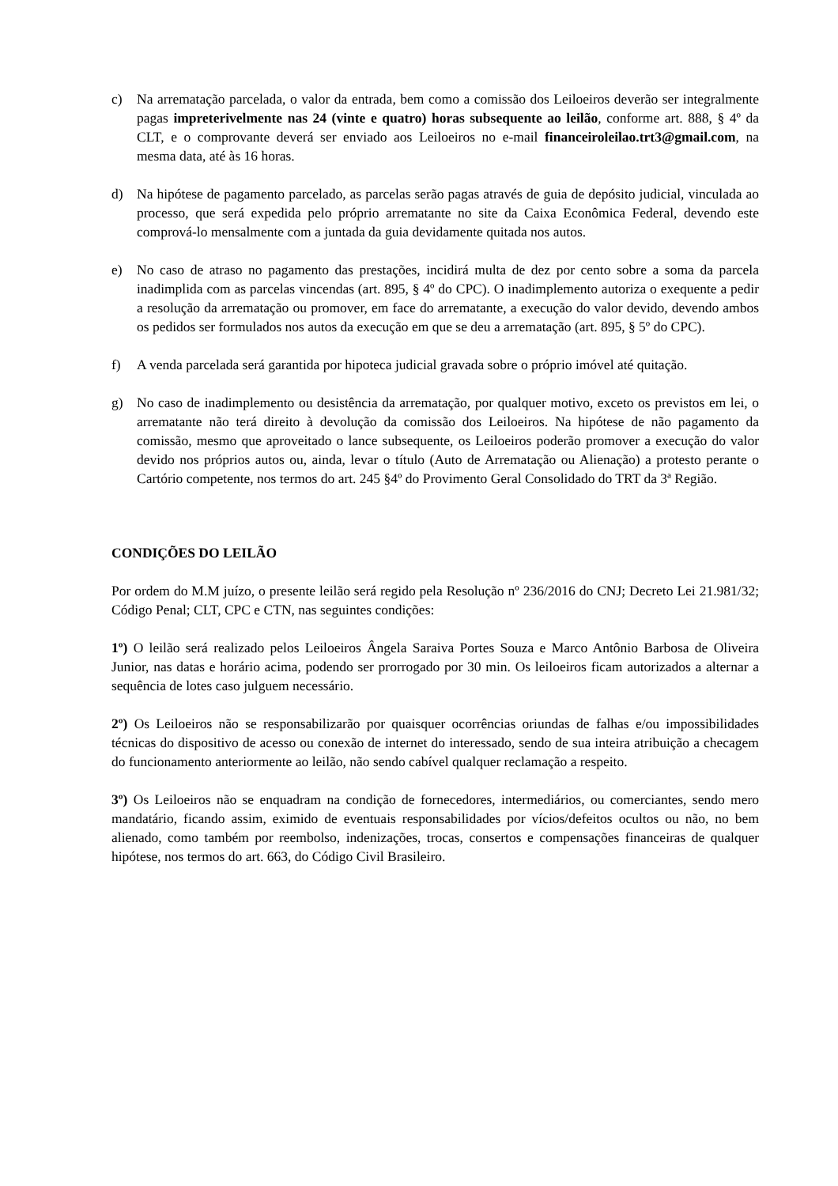c) Na arrematação parcelada, o valor da entrada, bem como a comissão dos Leiloeiros deverão ser integralmente pagas impreterivelmente nas 24 (vinte e quatro) horas subsequente ao leilão, conforme art. 888, § 4º da CLT, e o comprovante deverá ser enviado aos Leiloeiros no e-mail financeiroleilao.trt3@gmail.com, na mesma data, até às 16 horas.
d) Na hipótese de pagamento parcelado, as parcelas serão pagas através de guia de depósito judicial, vinculada ao processo, que será expedida pelo próprio arrematante no site da Caixa Econômica Federal, devendo este comprová-lo mensalmente com a juntada da guia devidamente quitada nos autos.
e) No caso de atraso no pagamento das prestações, incidirá multa de dez por cento sobre a soma da parcela inadimplida com as parcelas vincendas (art. 895, § 4º do CPC). O inadimplemento autoriza o exequente a pedir a resolução da arrematação ou promover, em face do arrematante, a execução do valor devido, devendo ambos os pedidos ser formulados nos autos da execução em que se deu a arrematação (art. 895, § 5º do CPC).
f) A venda parcelada será garantida por hipoteca judicial gravada sobre o próprio imóvel até quitação.
g) No caso de inadimplemento ou desistência da arrematação, por qualquer motivo, exceto os previstos em lei, o arrematante não terá direito à devolução da comissão dos Leiloeiros. Na hipótese de não pagamento da comissão, mesmo que aproveitado o lance subsequente, os Leiloeiros poderão promover a execução do valor devido nos próprios autos ou, ainda, levar o título (Auto de Arrematação ou Alienação) a protesto perante o Cartório competente, nos termos do art. 245 §4º do Provimento Geral Consolidado do TRT da 3ª Região.
CONDIÇÕES DO LEILÃO
Por ordem do M.M juízo, o presente leilão será regido pela Resolução nº 236/2016 do CNJ; Decreto Lei 21.981/32; Código Penal; CLT, CPC e CTN, nas seguintes condições:
1º) O leilão será realizado pelos Leiloeiros Ângela Saraiva Portes Souza e Marco Antônio Barbosa de Oliveira Junior, nas datas e horário acima, podendo ser prorrogado por 30 min. Os leiloeiros ficam autorizados a alternar a sequência de lotes caso julguem necessário.
2º) Os Leiloeiros não se responsabilizarão por quaisquer ocorrências oriundas de falhas e/ou impossibilidades técnicas do dispositivo de acesso ou conexão de internet do interessado, sendo de sua inteira atribuição a checagem do funcionamento anteriormente ao leilão, não sendo cabível qualquer reclamação a respeito.
3º) Os Leiloeiros não se enquadram na condição de fornecedores, intermediários, ou comerciantes, sendo mero mandatário, ficando assim, eximido de eventuais responsabilidades por vícios/defeitos ocultos ou não, no bem alienado, como também por reembolso, indenizações, trocas, consertos e compensações financeiras de qualquer hipótese, nos termos do art. 663, do Código Civil Brasileiro.